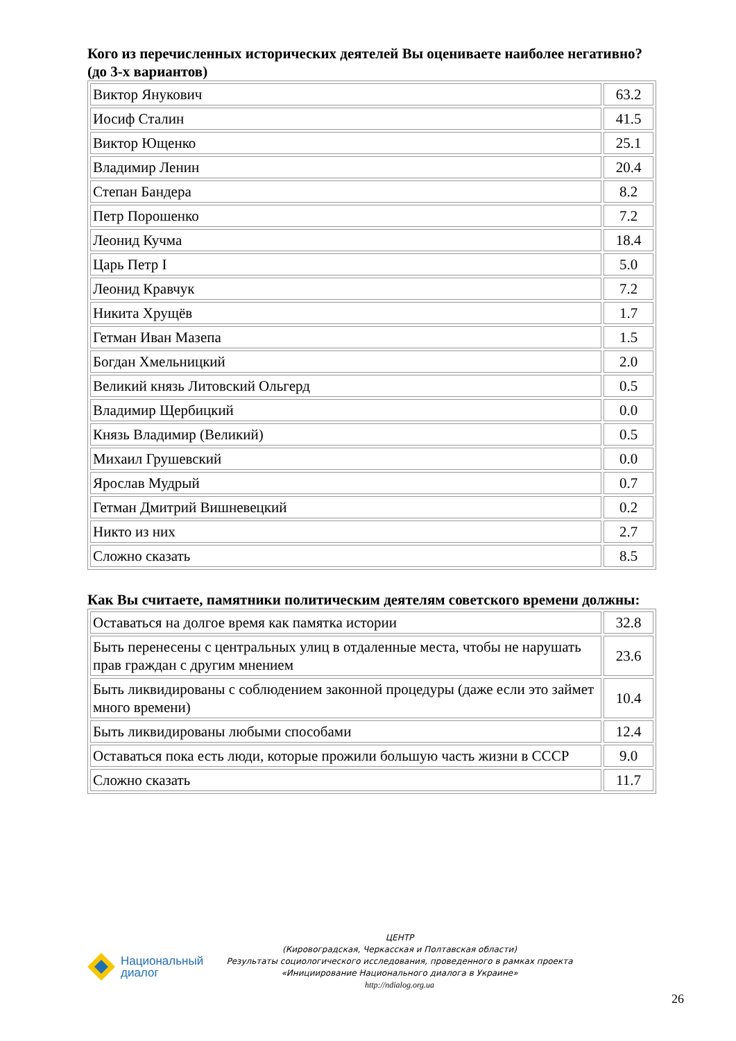Кого из перечисленных исторических деятелей Вы оцениваете наиболее негативно? (до 3-х вариантов)
| Виктор Янукович | 63.2 |
| Иосиф Сталин | 41.5 |
| Виктор Ющенко | 25.1 |
| Владимир Ленин | 20.4 |
| Степан Бандера | 8.2 |
| Петр Порошенко | 7.2 |
| Леонид Кучма | 18.4 |
| Царь Петр I | 5.0 |
| Леонид Кравчук | 7.2 |
| Никита Хрущёв | 1.7 |
| Гетман Иван Мазепа | 1.5 |
| Богдан Хмельницкий | 2.0 |
| Великий князь Литовский Ольгерд | 0.5 |
| Владимир Щербицкий | 0.0 |
| Князь Владимир (Великий) | 0.5 |
| Михаил Грушевский | 0.0 |
| Ярослав Мудрый | 0.7 |
| Гетман Дмитрий Вишневецкий | 0.2 |
| Никто из них | 2.7 |
| Сложно сказать | 8.5 |
Как Вы считаете, памятники политическим деятелям советского времени должны:
| Оставаться на долгое время как памятка истории | 32.8 |
| Быть перенесены с центральных улиц в отдаленные места, чтобы не нарушать прав граждан с другим мнением | 23.6 |
| Быть ликвидированы с соблюдением законной процедуры (даже если это займет много времени) | 10.4 |
| Быть ликвидированы любыми способами | 12.4 |
| Оставаться пока есть люди, которые прожили большую часть жизни в СССР | 9.0 |
| Сложно сказать | 11.7 |
Национальный
диалог
ЦЕНТР
(Кировоградская, Черкасская и Полтавская области)
Результаты социологического исследования, проведенного в рамках проекта
«Инициирование Национального диалога в Украине»
http://ndialog.org.ua
26